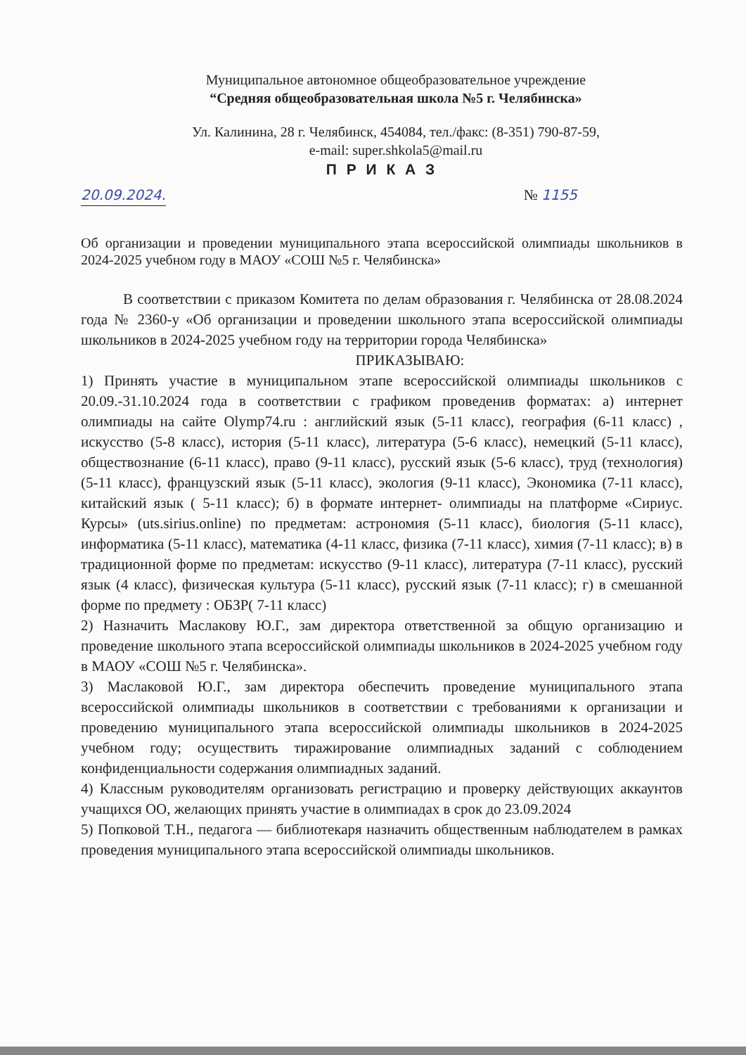Муниципальное автономное общеобразовательное учреждение
“Средняя общеобразовательная школа №5 г. Челябинска»
Ул. Калинина, 28 г. Челябинск, 454084, тел./факс: (8-351) 790-87-59,
e-mail: super.shkola5@mail.ru
П Р И К А З
20.09.2024. № 1155
Об организации и проведении муниципального этапа всероссийской олимпиады школьников в 2024-2025 учебном году в МАОУ «СОШ №5 г. Челябинска»
В соответствии с приказом Комитета по делам образования г. Челябинска от 28.08.2024 года № 2360-у «Об организации и проведении школьного этапа всероссийской олимпиады школьников в 2024-2025 учебном году на территории города Челябинска»
ПРИКАЗЫВАЮ:
1) Принять участие в муниципальном этапе всероссийской олимпиады школьников с 20.09.-31.10.2024 года в соответствии с графиком проведенив форматах: а) интернет олимпиады на сайте Olymp74.ru : английский язык (5-11 класс), география (6-11 класс) , искусство (5-8 класс), история (5-11 класс), литература (5-6 класс), немецкий (5-11 класс), обществознание (6-11 класс), право (9-11 класс), русский язык (5-6 класс), труд (технология) (5-11 класс), французский язык (5-11 класс), экология (9-11 класс), Экономика (7-11 класс), китайский язык ( 5-11 класс); б) в формате интернет- олимпиады на платформе «Сириус. Курсы» (uts.sirius.online) по предметам: астрономия (5-11 класс), биология (5-11 класс), информатика (5-11 класс), математика (4-11 класс, физика (7-11 класс), химия (7-11 класс); в) в традиционной форме по предметам: искусство (9-11 класс), литература (7-11 класс), русский язык (4 класс), физическая культура (5-11 класс), русский язык (7-11 класс); г) в смешанной форме по предмету : ОБЗР( 7-11 класс)
2) Назначить Маслакову Ю.Г., зам директора ответственной за общую организацию и проведение школьного этапа всероссийской олимпиады школьников в 2024-2025 учебном году в МАОУ «СОШ №5 г. Челябинска».
3) Маслаковой Ю.Г., зам директора обеспечить проведение муниципального этапа всероссийской олимпиады школьников в соответствии с требованиями к организации и проведению муниципального этапа всероссийской олимпиады школьников в 2024-2025 учебном году; осуществить тиражирование олимпиадных заданий с соблюдением конфиденциальности содержания олимпиадных заданий.
4) Классным руководителям организовать регистрацию и проверку действующих аккаунтов учащихся ОО, желающих принять участие в олимпиадах в срок до 23.09.2024
5) Попковой Т.Н., педагога — библиотекаря назначить общественным наблюдателем в рамках проведения муниципального этапа всероссийской олимпиады школьников.